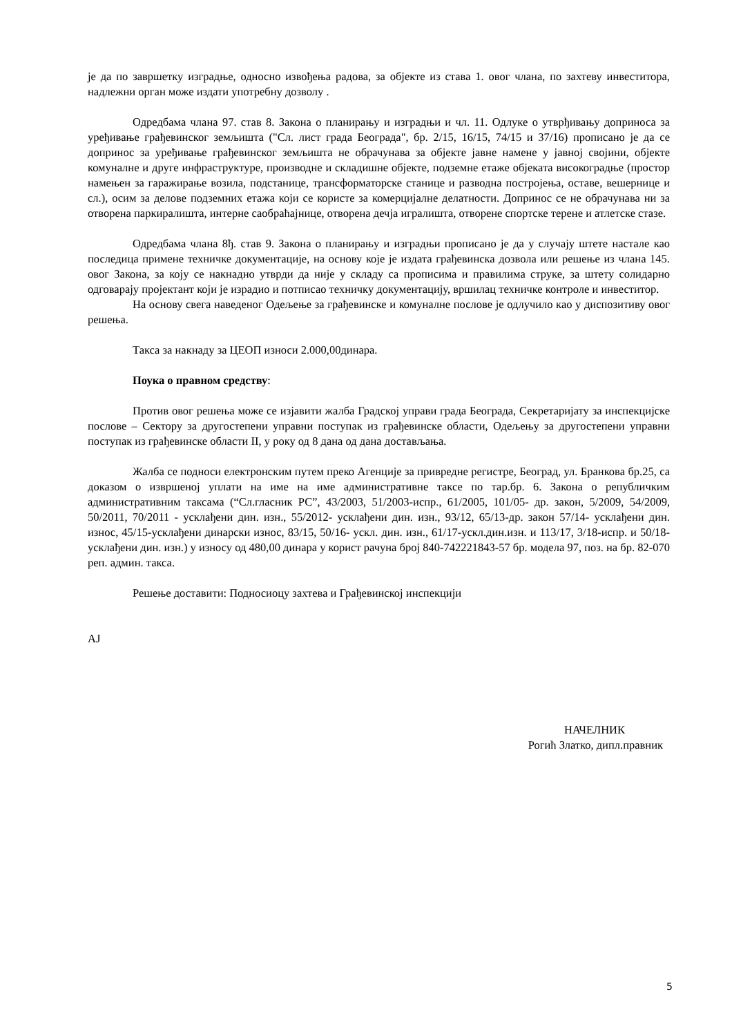је да по завршетку изградње, односно извођења радова, за објекте из става 1. овог члана, по захтеву инвеститора, надлежни орган може издати употребну дозволу .
Одредбама члана 97. став 8. Закона о планирању и изградњи и чл. 11. Одлуке о утврђивању доприноса за уређивање грађевинског земљишта ("Сл. лист града Београда", бр. 2/15, 16/15, 74/15 и 37/16) прописано је да се допринос за уређивање грађевинског земљишта не обрачунава за објекте јавне намене у јавној својини, објекте комуналне и друге инфраструктуре, производне и складишне објекте, подземне етаже објеката високоградње (простор намењен за гаражирање возила, подстанице, трансформаторске станице и разводна постројења, оставе, вешернице и сл.), осим за делове подземних етажа који се користе за комерцијалне делатности. Допринос се не обрачунава ни за отворена паркиралишта, интерне саобраћајнице, отворена дечја игралишта, отворене спортске терене и атлетске стазе.
Одредбама члана 8ђ. став 9. Закона о планирању и изградњи прописано је да у случају штете настале као последица примене техничке документације, на основу које је издата грађевинска дозвола или решење из члана 145. овог Закона, за коју се накнадно утврди да није у складу са прописима и правилима струке, за штету солидарно одговарају пројектант који је израдио и потписао техничку документацију, вршилац техничке контроле и инвеститор.
На основу свега наведеног Одељење за грађевинске и комуналне послове је одлучило као у диспозитиву овог решења.
Такса за накнаду за ЦЕОП износи 2.000,00динара.
Поука о правном средству:
Против овог решења може се изјавити жалба Градској управи града Београда, Секретаријату за инспекцијске послове – Сектору за другостепени управни поступак из грађевинске области, Одељењу за другостепени управни поступак из грађевинске области II, у року од 8 дана од дана достављања.
Жалба се подноси електронским путем преко Агенције за привредне регистре, Београд, ул. Бранкова бр.25, са доказом о извршеној уплати на име на име административне таксе по тар.бр. 6. Закона о републичким административним таксама (“Сл.гласник РС”, 43/2003, 51/2003-испр., 61/2005, 101/05- др. закон, 5/2009, 54/2009, 50/2011, 70/2011 - усклађени дин. изн., 55/2012- усклађени дин. изн., 93/12, 65/13-др. закон 57/14- усклађени дин. износ, 45/15-усклађени динарски износ, 83/15, 50/16- ускл. дин. изн., 61/17-ускл.дин.изн. и 113/17, 3/18-испр. и 50/18- усклађени дин. изн.) у износу од 480,00 динара у корист рачуна број 840-742221843-57 бр. модела 97, поз. на бр. 82-070 реп. админ. такса.
Решење доставити: Подносиоцу захтева и Грађевинској инспекцији
АЈ
НАЧЕЛНИК
Рогић Златко, дипл.правник
5